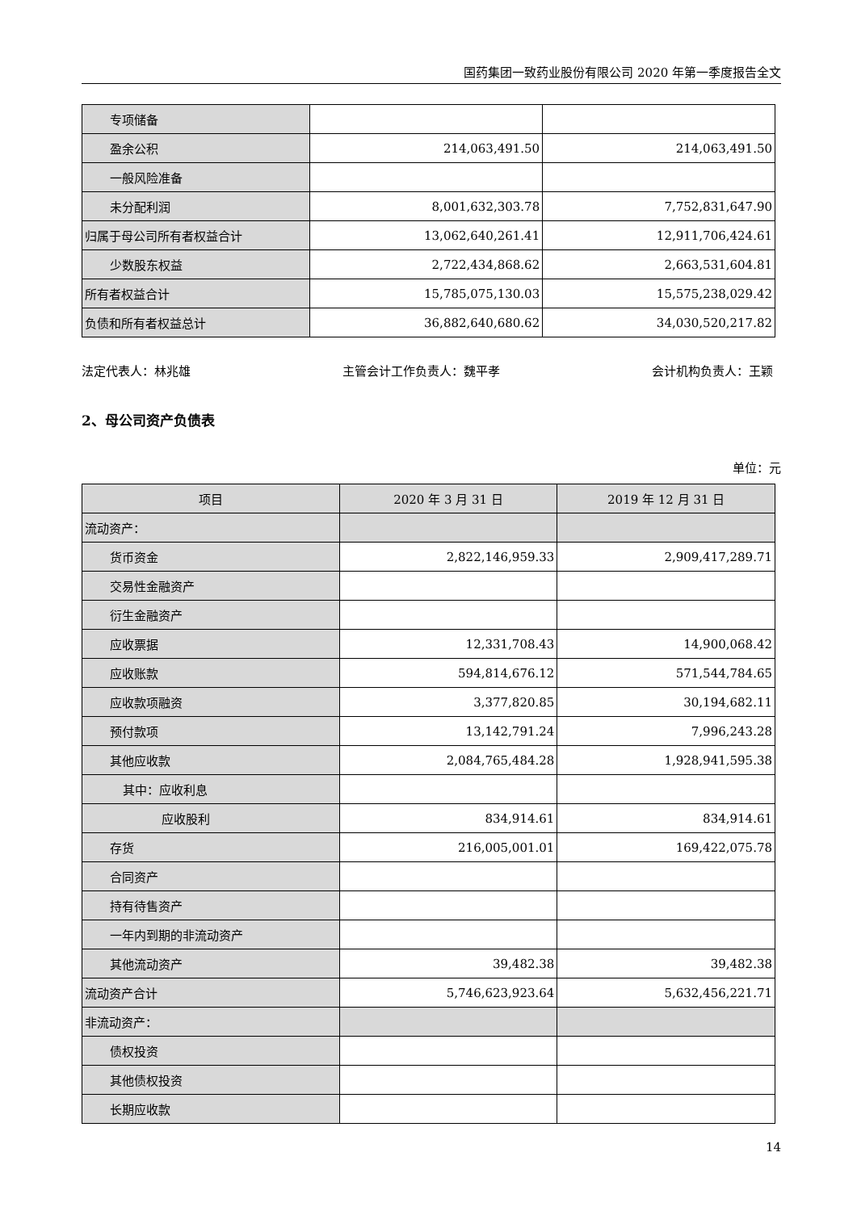国药集团一致药业股份有限公司 2020 年第一季度报告全文
| 专项储备 | | |
| 盈余公积 | 214,063,491.50 | 214,063,491.50 |
| 一般风险准备 | | |
| 未分配利润 | 8,001,632,303.78 | 7,752,831,647.90 |
| 归属于母公司所有者权益合计 | 13,062,640,261.41 | 12,911,706,424.61 |
| 少数股东权益 | 2,722,434,868.62 | 2,663,531,604.81 |
| 所有者权益合计 | 15,785,075,130.03 | 15,575,238,029.42 |
| 负债和所有者权益总计 | 36,882,640,680.62 | 34,030,520,217.82 |
法定代表人：林兆雄 主管会计工作负责人：魏平孝 会计机构负责人：王颖
2、母公司资产负债表
单位：元
| 项目 | 2020 年 3 月 31 日 | 2019 年 12 月 31 日 |
| --- | --- | --- |
| 流动资产： | | |
| 货币资金 | 2,822,146,959.33 | 2,909,417,289.71 |
| 交易性金融资产 | | |
| 衍生金融资产 | | |
| 应收票据 | 12,331,708.43 | 14,900,068.42 |
| 应收账款 | 594,814,676.12 | 571,544,784.65 |
| 应收款项融资 | 3,377,820.85 | 30,194,682.11 |
| 预付款项 | 13,142,791.24 | 7,996,243.28 |
| 其他应收款 | 2,084,765,484.28 | 1,928,941,595.38 |
| 其中：应收利息 | | |
| 应收股利 | 834,914.61 | 834,914.61 |
| 存货 | 216,005,001.01 | 169,422,075.78 |
| 合同资产 | | |
| 持有待售资产 | | |
| 一年内到期的非流动资产 | | |
| 其他流动资产 | 39,482.38 | 39,482.38 |
| 流动资产合计 | 5,746,623,923.64 | 5,632,456,221.71 |
| 非流动资产： | | |
| 债权投资 | | |
| 其他债权投资 | | |
| 长期应收款 | | |
14